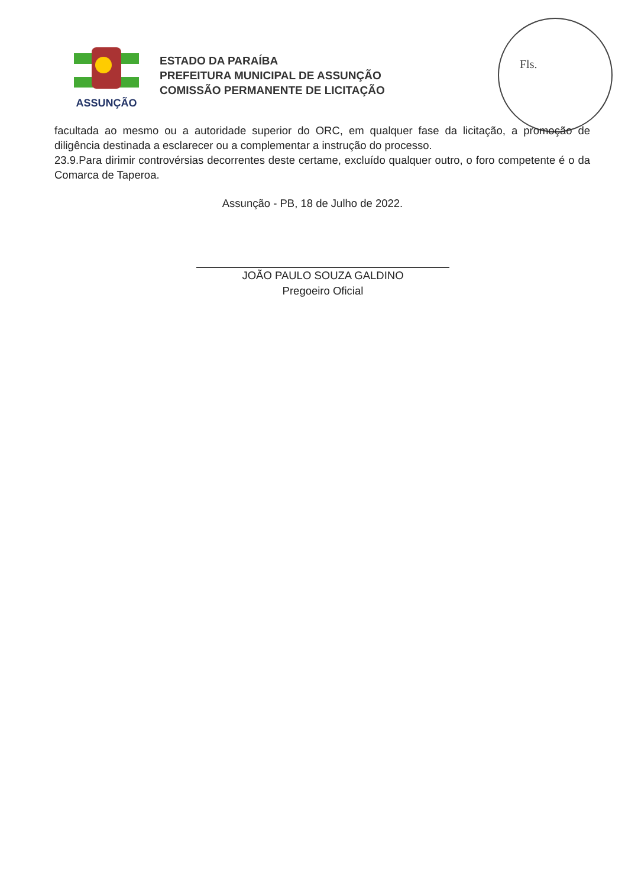ASSUNÇÃO
ESTADO DA PARAÍBA
PREFEITURA MUNICIPAL DE ASSUNÇÃO
COMISSÃO PERMANENTE DE LICITAÇÃO
Fls.
facultada ao mesmo ou a autoridade superior do ORC, em qualquer fase da licitação, a promoção de diligência destinada a esclarecer ou a complementar a instrução do processo.
23.9.Para dirimir controvérsias decorrentes deste certame, excluído qualquer outro, o foro competente é o da Comarca de Taperoa.
Assunção - PB, 18 de Julho de 2022.
JOÃO PAULO SOUZA GALDINO
Pregoeiro Oficial